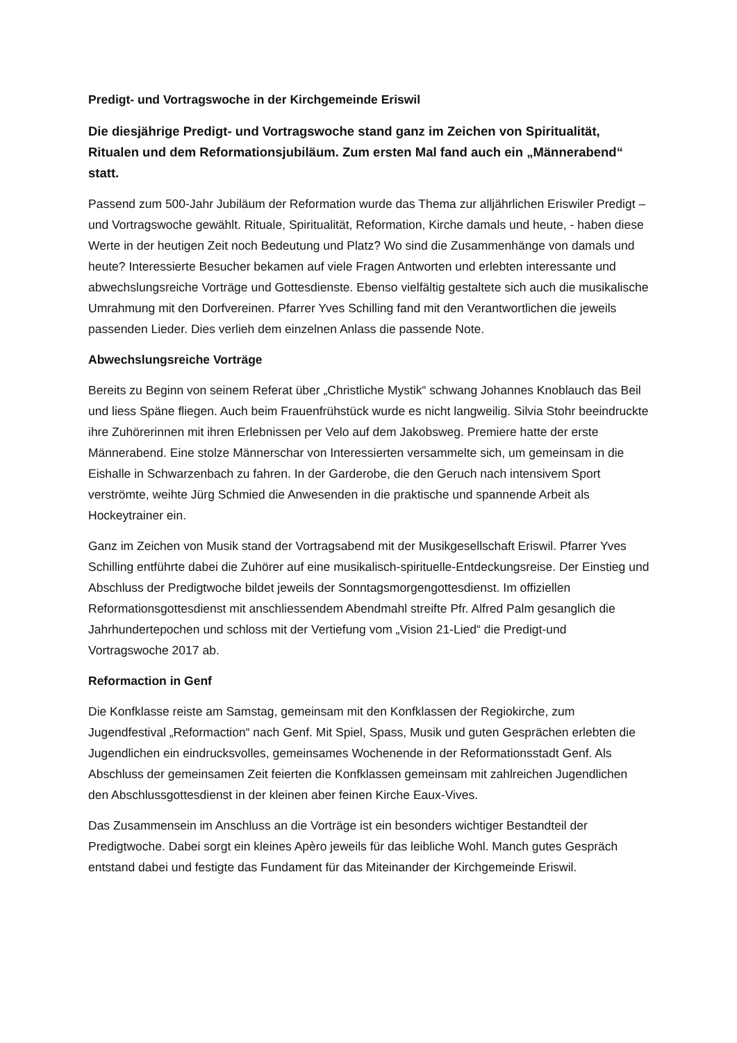Predigt- und Vortragswoche in der Kirchgemeinde Eriswil
Die diesjährige Predigt- und Vortragswoche stand ganz im Zeichen von Spiritualität, Ritualen und dem Reformationsjubiläum. Zum ersten Mal fand auch ein „Männerabend“ statt.
Passend zum 500-Jahr Jubiläum der Reformation wurde das Thema zur alljährlichen Eriswiler Predigt –und Vortragswoche gewählt. Rituale, Spiritualität, Reformation, Kirche damals und heute, - haben diese Werte in der heutigen Zeit noch Bedeutung und Platz? Wo sind die Zusammenhänge von damals und heute? Interessierte Besucher bekamen auf viele Fragen Antworten und erlebten interessante und abwechslungsreiche Vorträge und Gottesdienste. Ebenso vielfältig gestaltete sich auch die musikalische Umrahmung mit den Dorfvereinen. Pfarrer Yves Schilling fand mit den Verantwortlichen die jeweils passenden Lieder. Dies verlieh dem einzelnen Anlass die passende Note.
Abwechslungsreiche Vorträge
Bereits zu Beginn von seinem Referat über „Christliche Mystik“ schwang Johannes Knoblauch das Beil und liess Späne fliegen. Auch beim Frauenfrühstück wurde es nicht langweilig. Silvia Stohr beeindruckte ihre Zuhörerinnen mit ihren Erlebnissen per Velo auf dem Jakobsweg. Premiere hatte der erste Männerabend. Eine stolze Männerschar von Interessierten versammelte sich, um gemeinsam in die Eishalle in Schwarzenbach zu fahren. In der Garderobe, die den Geruch nach intensivem Sport verströmte, weihte Jürg Schmied die Anwesenden in die praktische und spannende Arbeit als Hockeytrainer ein.
Ganz im Zeichen von Musik stand der Vortragsabend mit der Musikgesellschaft Eriswil. Pfarrer Yves Schilling entführte dabei die Zuhörer auf eine musikalisch-spirituelle-Entdeckungsreise. Der Einstieg und Abschluss der Predigtwoche bildet jeweils der Sonntagsmorgengottesdienst. Im offiziellen Reformationsgottesdienst mit anschliessendem Abendmahl streifte Pfr. Alfred Palm gesanglich die Jahrhundertepochen und schloss mit der Vertiefung vom „Vision 21-Lied“ die Predigt-und Vortragswoche 2017 ab.
Reformaction in Genf
Die Konfklasse reiste am Samstag, gemeinsam mit den Konfklassen der Regiokirche, zum Jugendfestival „Reformaction“ nach Genf. Mit Spiel, Spass, Musik und guten Gesprächen erlebten die Jugendlichen ein eindrucksvolles, gemeinsames Wochenende in der Reformationsstadt Genf. Als Abschluss der gemeinsamen Zeit feierten die Konfklassen gemeinsam mit zahlreichen Jugendlichen den Abschlussgottesdienst in der kleinen aber feinen Kirche Eaux-Vives.
Das Zusammensein im Anschluss an die Vorträge ist ein besonders wichtiger Bestandteil der Predigtwoche. Dabei sorgt ein kleines Apèro jeweils für das leibliche Wohl. Manch gutes Gespräch entstand dabei und festigte das Fundament für das Miteinander der Kirchgemeinde Eriswil.